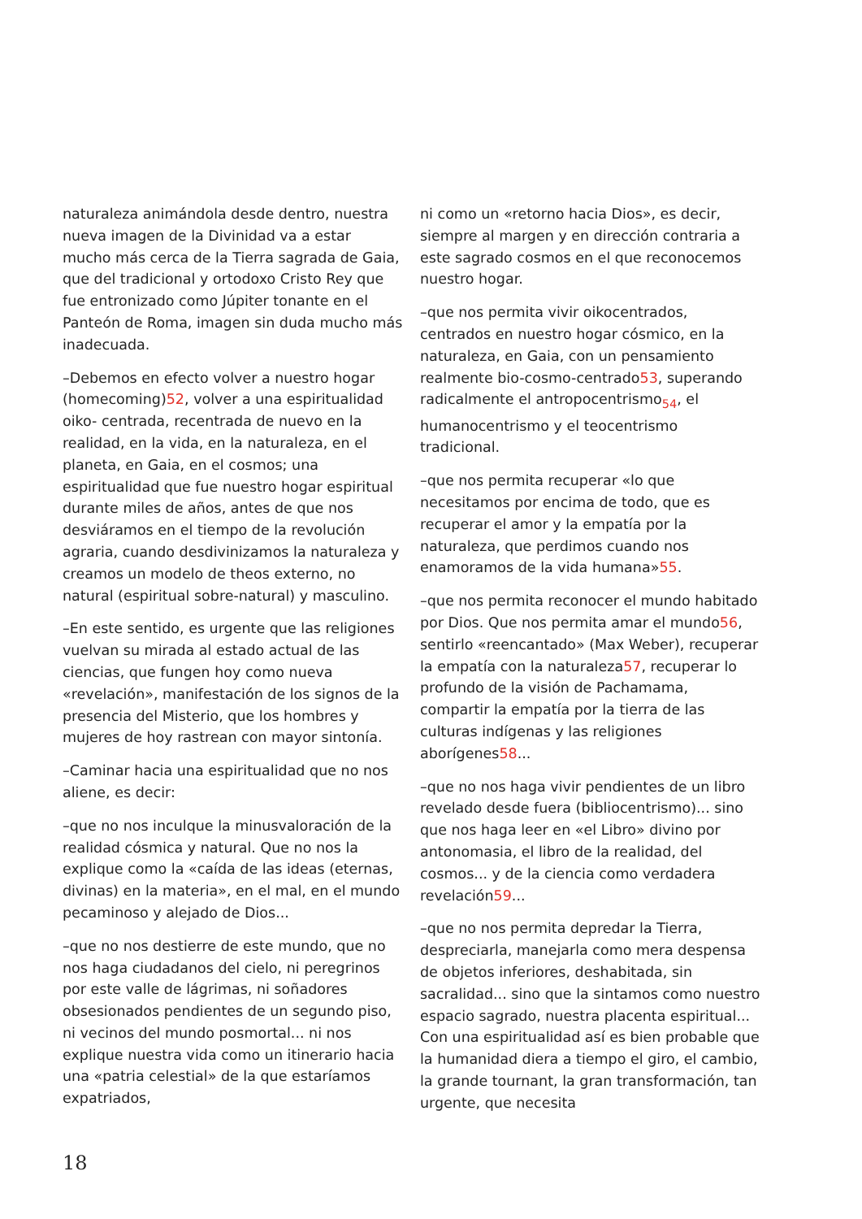naturaleza animándola desde dentro, nuestra nueva imagen de la Divinidad va a estar mucho más cerca de la Tierra sagrada de Gaia, que del tradicional y ortodoxo Cristo Rey que fue entronizado como Júpiter tonante en el Panteón de Roma, imagen sin duda mucho más inadecuada.
–Debemos en efecto volver a nuestro hogar (homecoming)52, volver a una espiritualidad oiko- centrada, recentrada de nuevo en la realidad, en la vida, en la naturaleza, en el planeta, en Gaia, en el cosmos; una espiritualidad que fue nuestro hogar espiritual durante miles de años, antes de que nos desviáramos en el tiempo de la revolución agraria, cuando desdivinizamos la naturaleza y creamos un modelo de theos externo, no natural (espiritual sobre-natural) y masculino.
–En este sentido, es urgente que las religiones vuelvan su mirada al estado actual de las ciencias, que fungen hoy como nueva «revelación», manifestación de los signos de la presencia del Misterio, que los hombres y mujeres de hoy rastrean con mayor sintonía.
–Caminar hacia una espiritualidad que no nos aliene, es decir:
–que no nos inculque la minusvaloración de la realidad cósmica y natural. Que no nos la explique como la «caída de las ideas (eternas, divinas) en la materia», en el mal, en el mundo pecaminoso y alejado de Dios...
–que no nos destierre de este mundo, que no nos haga ciudadanos del cielo, ni peregrinos por este valle de lágrimas, ni soñadores obsesionados pendientes de un segundo piso, ni vecinos del mundo posmortal... ni nos explique nuestra vida como un itinerario hacia una «patria celestial» de la que estaríamos expatriados,
ni como un «retorno hacia Dios», es decir, siempre al margen y en dirección contraria a este sagrado cosmos en el que reconocemos nuestro hogar.
–que nos permita vivir oikocentrados, centrados en nuestro hogar cósmico, en la naturaleza, en Gaia, con un pensamiento realmente bio-cosmo-centrado53, superando radicalmente el antropocentrismo<sub>54</sub>, el humanocentrismo y el teocentrismo tradicional.
–que nos permita recuperar «lo que necesitamos por encima de todo, que es recuperar el amor y la empatía por la naturaleza, que perdimos cuando nos enamoramos de la vida humana»55.
–que nos permita reconocer el mundo habitado por Dios. Que nos permita amar el mundo56, sentirlo «reencantado» (Max Weber), recuperar la empatía con la naturaleza57, recuperar lo profundo de la visión de Pachamama, compartir la empatía por la tierra de las culturas indígenas y las religiones aborígenes58...
–que no nos haga vivir pendientes de un libro revelado desde fuera (bibliocentrismo)... sino que nos haga leer en «el Libro» divino por antonomasia, el libro de la realidad, del cosmos... y de la ciencia como verdadera revelación59...
–que no nos permita depredar la Tierra, despreciarla, manejarla como mera despensa de objetos inferiores, deshabitada, sin sacralidad... sino que la sintamos como nuestro espacio sagrado, nuestra placenta espiritual...
Con una espiritualidad así es bien probable que la humanidad diera a tiempo el giro, el cambio, la grande tournant, la gran transformación, tan urgente, que necesita
18